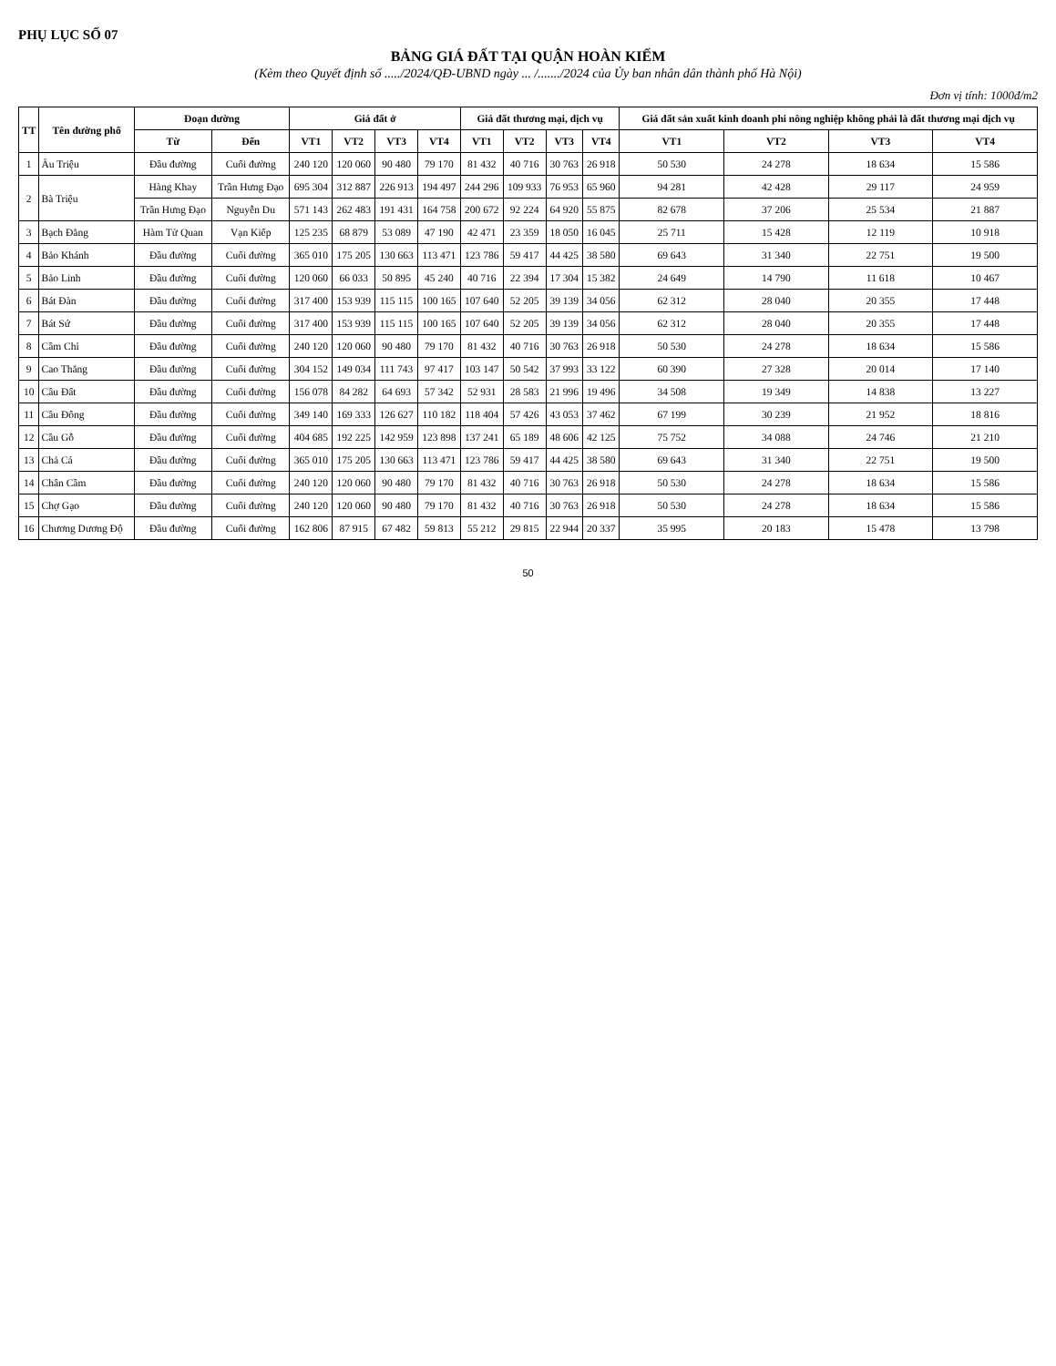PHỤ LỤC SỐ 07
BẢNG GIÁ ĐẤT TẠI QUẬN HOÀN KIẾM
(Kèm theo Quyết định số ...../2024/QĐ-UBND ngày ... /......./2024 của Ủy ban nhân dân thành phố Hà Nội)
Đơn vị tính: 1000đ/m2
| TT | Tên đường phố | Đoạn đường | | Giá đất ở | | | | Giá đất thương mại, dịch vụ | | | | Giá đất sản xuất kinh doanh phi nông nghiệp không phải là đất thương mại dịch vụ | | | |
| --- | --- | --- | --- | --- | --- | --- | --- | --- | --- | --- | --- | --- | --- | --- | --- |
| | | Từ | Đến | VT1 | VT2 | VT3 | VT4 | VT1 | VT2 | VT3 | VT4 | VT1 | VT2 | VT3 | VT4 |
| 1 | Âu Triệu | Đầu đường | Cuối đường | 240 120 | 120 060 | 90 480 | 79 170 | 81 432 | 40 716 | 30 763 | 26 918 | 50 530 | 24 278 | 18 634 | 15 586 |
| 2 | Bà Triệu | Hàng Khay | Trần Hưng Đạo | 695 304 | 312 887 | 226 913 | 194 497 | 244 296 | 109 933 | 76 953 | 65 960 | 94 281 | 42 428 | 29 117 | 24 959 |
| | | Trần Hưng Đạo | Nguyễn Du | 571 143 | 262 483 | 191 431 | 164 758 | 200 672 | 92 224 | 64 920 | 55 875 | 82 678 | 37 206 | 25 534 | 21 887 |
| 3 | Bạch Đằng | Hàm Tử Quan | Vạn Kiếp | 125 235 | 68 879 | 53 089 | 47 190 | 42 471 | 23 359 | 18 050 | 16 045 | 25 711 | 15 428 | 12 119 | 10 918 |
| 4 | Bảo Khánh | Đầu đường | Cuối đường | 365 010 | 175 205 | 130 663 | 113 471 | 123 786 | 59 417 | 44 425 | 38 580 | 69 643 | 31 340 | 22 751 | 19 500 |
| 5 | Bảo Linh | Đầu đường | Cuối đường | 120 060 | 66 033 | 50 895 | 45 240 | 40 716 | 22 394 | 17 304 | 15 382 | 24 649 | 14 790 | 11 618 | 10 467 |
| 6 | Bát Đàn | Đầu đường | Cuối đường | 317 400 | 153 939 | 115 115 | 100 165 | 107 640 | 52 205 | 39 139 | 34 056 | 62 312 | 28 040 | 20 355 | 17 448 |
| 7 | Bát Sứ | Đầu đường | Cuối đường | 317 400 | 153 939 | 115 115 | 100 165 | 107 640 | 52 205 | 39 139 | 34 056 | 62 312 | 28 040 | 20 355 | 17 448 |
| 8 | Cầm Chỉ | Đầu đường | Cuối đường | 240 120 | 120 060 | 90 480 | 79 170 | 81 432 | 40 716 | 30 763 | 26 918 | 50 530 | 24 278 | 18 634 | 15 586 |
| 9 | Cao Thắng | Đầu đường | Cuối đường | 304 152 | 149 034 | 111 743 | 97 417 | 103 147 | 50 542 | 37 993 | 33 122 | 60 390 | 27 328 | 20 014 | 17 140 |
| 10 | Cầu Đất | Đầu đường | Cuối đường | 156 078 | 84 282 | 64 693 | 57 342 | 52 931 | 28 583 | 21 996 | 19 496 | 34 508 | 19 349 | 14 838 | 13 227 |
| 11 | Cầu Đông | Đầu đường | Cuối đường | 349 140 | 169 333 | 126 627 | 110 182 | 118 404 | 57 426 | 43 053 | 37 462 | 67 199 | 30 239 | 21 952 | 18 816 |
| 12 | Cầu Gỗ | Đầu đường | Cuối đường | 404 685 | 192 225 | 142 959 | 123 898 | 137 241 | 65 189 | 48 606 | 42 125 | 75 752 | 34 088 | 24 746 | 21 210 |
| 13 | Chả Cá | Đầu đường | Cuối đường | 365 010 | 175 205 | 130 663 | 113 471 | 123 786 | 59 417 | 44 425 | 38 580 | 69 643 | 31 340 | 22 751 | 19 500 |
| 14 | Chân Cầm | Đầu đường | Cuối đường | 240 120 | 120 060 | 90 480 | 79 170 | 81 432 | 40 716 | 30 763 | 26 918 | 50 530 | 24 278 | 18 634 | 15 586 |
| 15 | Chợ Gạo | Đầu đường | Cuối đường | 240 120 | 120 060 | 90 480 | 79 170 | 81 432 | 40 716 | 30 763 | 26 918 | 50 530 | 24 278 | 18 634 | 15 586 |
| 16 | Chương Dương Độ | Đầu đường | Cuối đường | 162 806 | 87 915 | 67 482 | 59 813 | 55 212 | 29 815 | 22 944 | 20 337 | 35 995 | 20 183 | 15 478 | 13 798 |
50